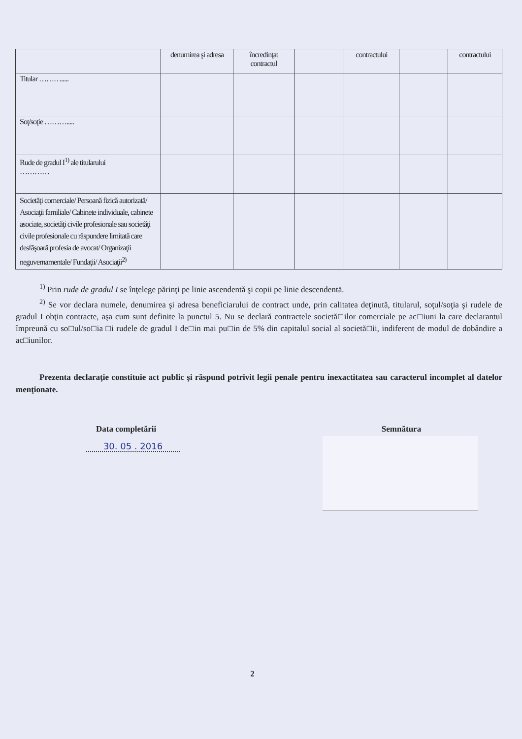| | denumirea şi adresa | încredinţat contractul | | contractului | | contractului |
| Titular ………..... | | | | | | |
| Soţ/soţie ………..... | | | | | | |
| Rude de gradul I<sup>1)</sup> ale titularului ………… | | | | | | |
| Societăţi comerciale/ Persoană fizică autorizată/ Asociaţii familiale/ Cabinete individuale, cabinete asociate, societăţi civile profesionale sau societăţi civile profesionale cu răspundere limitată care desfăşoară profesia de avocat/ Organizaţii neguvernamentale/ Fundaţii/ Asociaţii<sup>2)</sup> | | | | | | |
<sup>1)</sup> Prin rude de gradul I se înţelege părinţi pe linie ascendentă şi copii pe linie descendentă.
<sup>2)</sup> Se vor declara numele, denumirea şi adresa beneficiarului de contract unde, prin calitatea deţinută, titularul, soţul/soţia şi rudele de gradul I obţin contracte, aşa cum sunt definite la punctul 5. Nu se declară contractele societă□ilor comerciale pe ac□iuni la care declarantul împreună cu so□ul/so□ia □i rudele de gradul I de□in mai pu□in de 5% din capitalul social al societă□ii, indiferent de modul de dobândire a ac□iunilor.
Prezenta declaraţie constituie act public şi răspund potrivit legii penale pentru inexactitatea sau caracterul incomplet al datelor menţionate.
Data completării
30. 05 . 2016
Semnătura
2